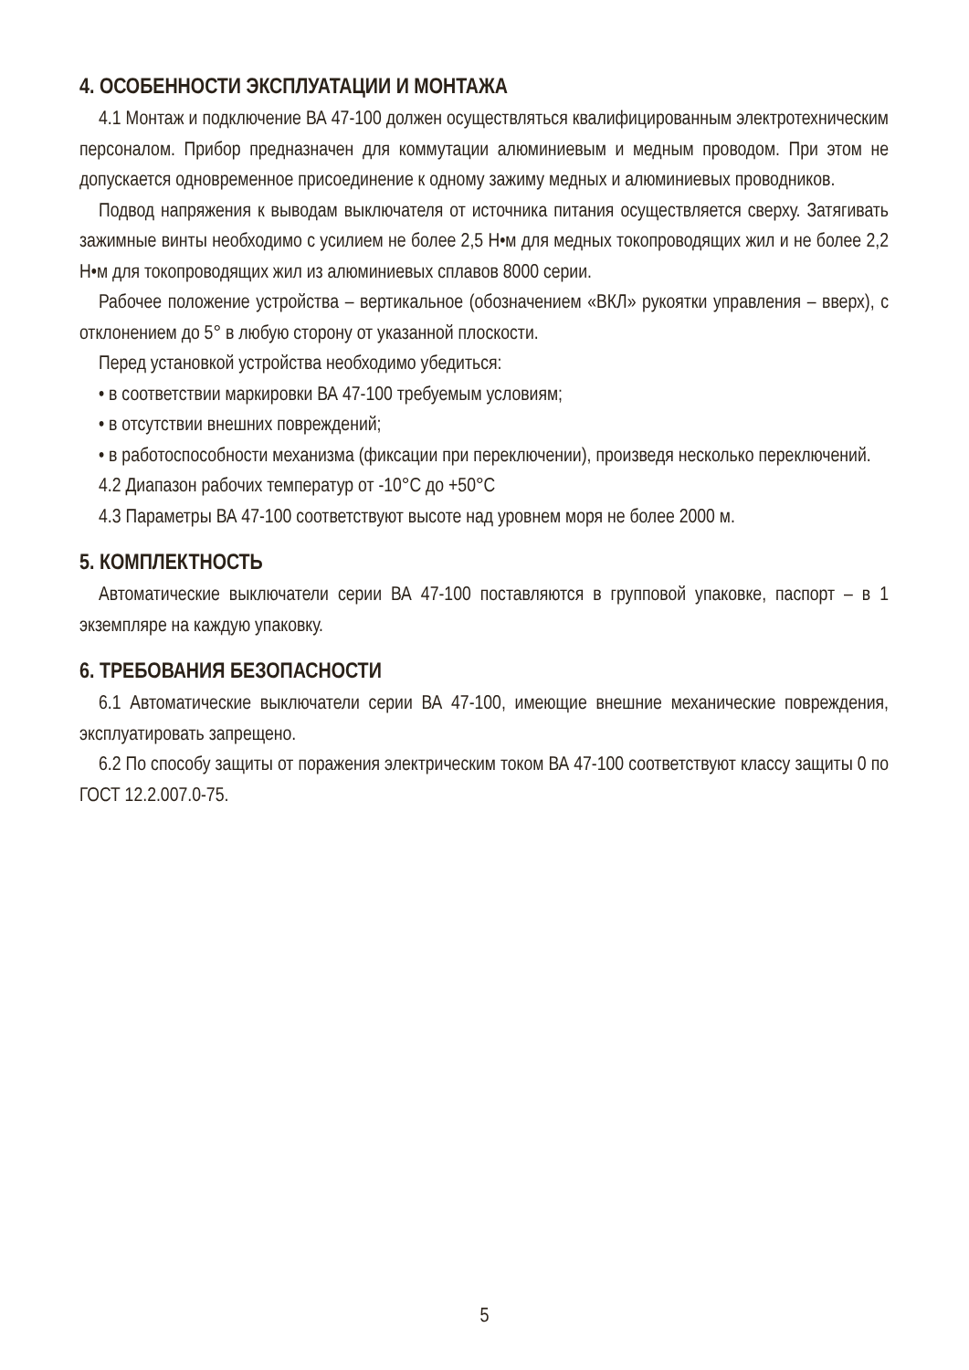4. ОСОБЕННОСТИ ЭКСПЛУАТАЦИИ И МОНТАЖА
4.1 Монтаж и подключение ВА 47-100 должен осуществляться квалифицированным электротехническим персоналом. Прибор предназначен для коммутации алюминиевым и медным проводом. При этом не допускается одновременное присоединение к одному зажиму медных и алюминиевых проводников.
Подвод напряжения к выводам выключателя от источника питания осуществляется сверху. Затягивать зажимные винты необходимо с усилием не более 2,5 Н•м для медных токопроводящих жил и не более 2,2 Н•м для токопроводящих жил из алюминиевых сплавов 8000 серии.
Рабочее положение устройства – вертикальное (обозначением «ВКЛ» рукоятки управления – вверх), с отклонением до 5° в любую сторону от указанной плоскости.
Перед установкой устройства необходимо убедиться:
• в соответствии маркировки ВА 47-100 требуемым условиям;
• в отсутствии внешних повреждений;
• в работоспособности механизма (фиксации при переключении), произведя несколько переключений.
4.2 Диапазон рабочих температур от -10°С до +50°С
4.3 Параметры ВА 47-100 соответствуют высоте над уровнем моря не более 2000 м.
5. КОМПЛЕКТНОСТЬ
Автоматические выключатели серии ВА 47-100 поставляются в групповой упаковке, паспорт – в 1 экземпляре на каждую упаковку.
6. ТРЕБОВАНИЯ БЕЗОПАСНОСТИ
6.1 Автоматические выключатели серии ВА 47-100, имеющие внешние механические повреждения, эксплуатировать запрещено.
6.2 По способу защиты от поражения электрическим током ВА 47-100 соответствуют классу защиты 0 по ГОСТ 12.2.007.0-75.
5